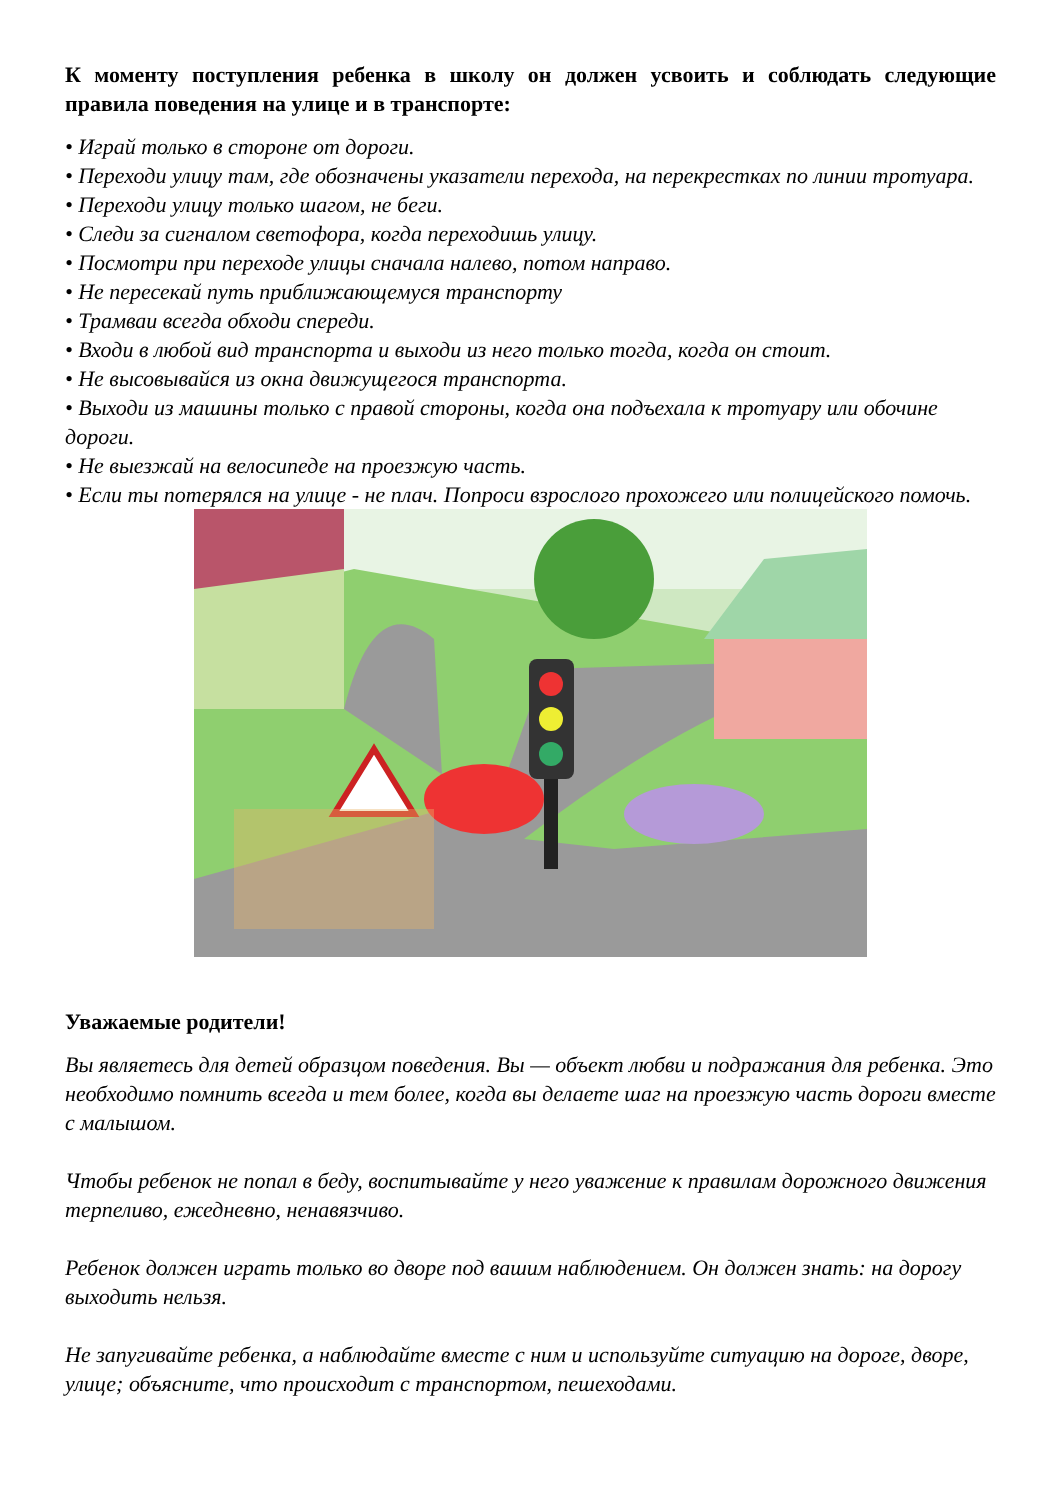К моменту поступления ребенка в школу он должен усвоить и соблюдать следующие правила поведения на улице и в транспорте:
• Играй только в стороне от дороги.
• Переходи улицу там, где обозначены указатели перехода, на перекрестках по линии тротуара.
• Переходи улицу только шагом, не беги.
• Следи за сигналом светофора, когда переходишь улицу.
• Посмотри при переходе улицы сначала налево, потом направо.
• Не пересекай путь приближающемуся транспорту
• Трамваи всегда обходи спереди.
• Входи в любой вид транспорта и выходи из него только тогда, когда он стоит.
• Не высовывайся из окна движущегося транспорта.
• Выходи из машины только с правой стороны, когда она подъехала к тротуару или обочине дороги.
• Не выезжай на велосипеде на проезжую часть.
• Если ты потерялся на улице - не плач. Попроси взрослого прохожего или полицейского помочь.
Уважаемые родители!
Вы являетесь для детей образцом поведения. Вы — объект любви и подражания для ребенка. Это необходимо помнить всегда и тем более, когда вы делаете шаг на проезжую часть дороги вместе с малышом.
Чтобы ребенок не попал в беду, воспитывайте у него уважение к правилам дорожного движения терпеливо, ежедневно, ненавязчиво.
Ребенок должен играть только во дворе под вашим наблюдением. Он должен знать: на дорогу выходить нельзя.
Не запугивайте ребенка, а наблюдайте вместе с ним и используйте ситуацию на дороге, дворе, улице; объясните, что происходит с транспортом, пешеходами.